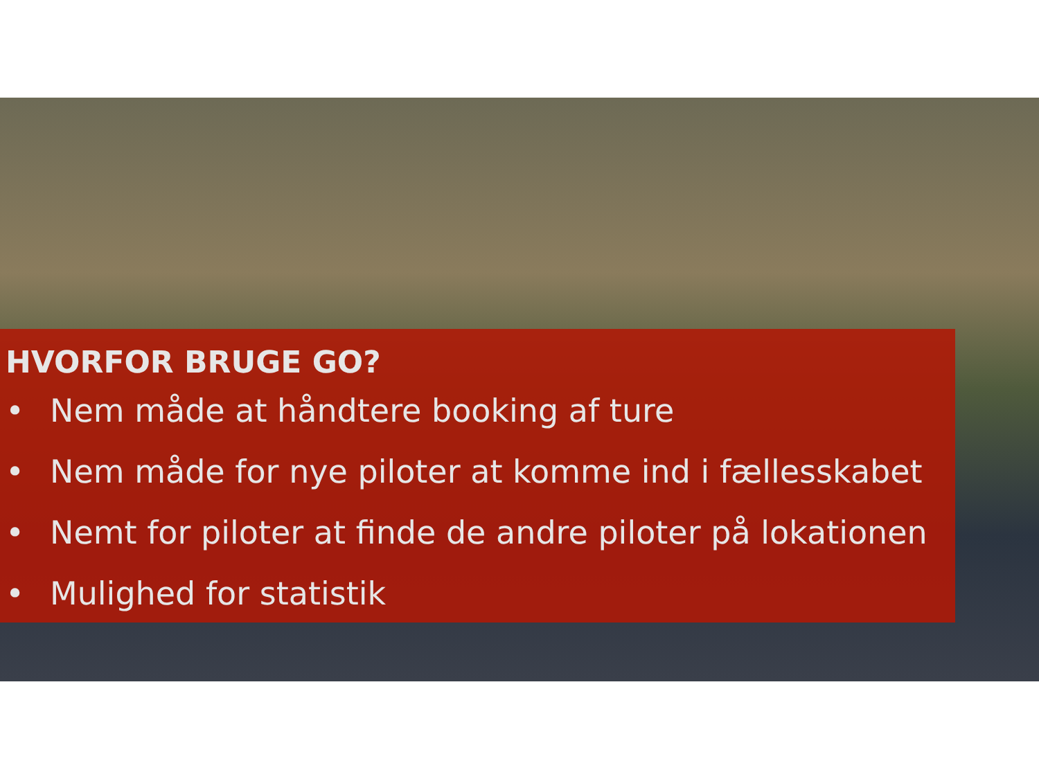HVORFOR BRUGE GO?
• Nem måde at håndtere booking af ture
• Nem måde for nye piloter at komme ind i fællesskabet
• Nemt for piloter at finde de andre piloter på lokationen
• Mulighed for statistik